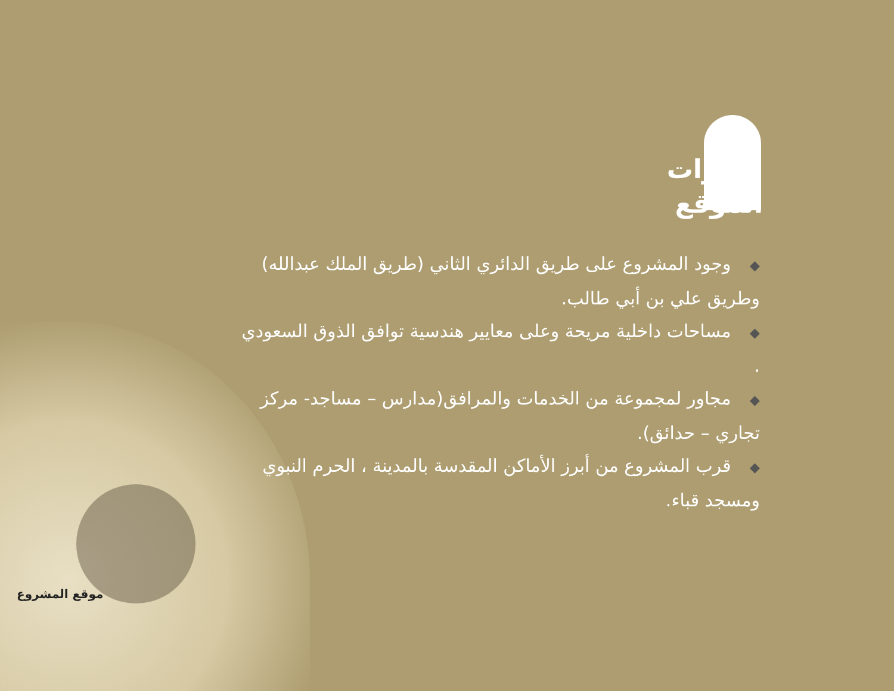موقع المشروع
مميزات
الموقع
◆ وجود المشروع على طريق الدائري الثاني (طريق الملك عبدالله) وطريق علي بن أبي طالب.
◆ مساحات داخلية مريحة وعلى معايير هندسية توافق الذوق السعودي .
◆ مجاور لمجموعة من الخدمات والمرافق(مدارس – مساجد- مركز تجاري – حدائق).
◆ قرب المشروع من أبرز الأماكن المقدسة بالمدينة ، الحرم النبوي ومسجد قباء.